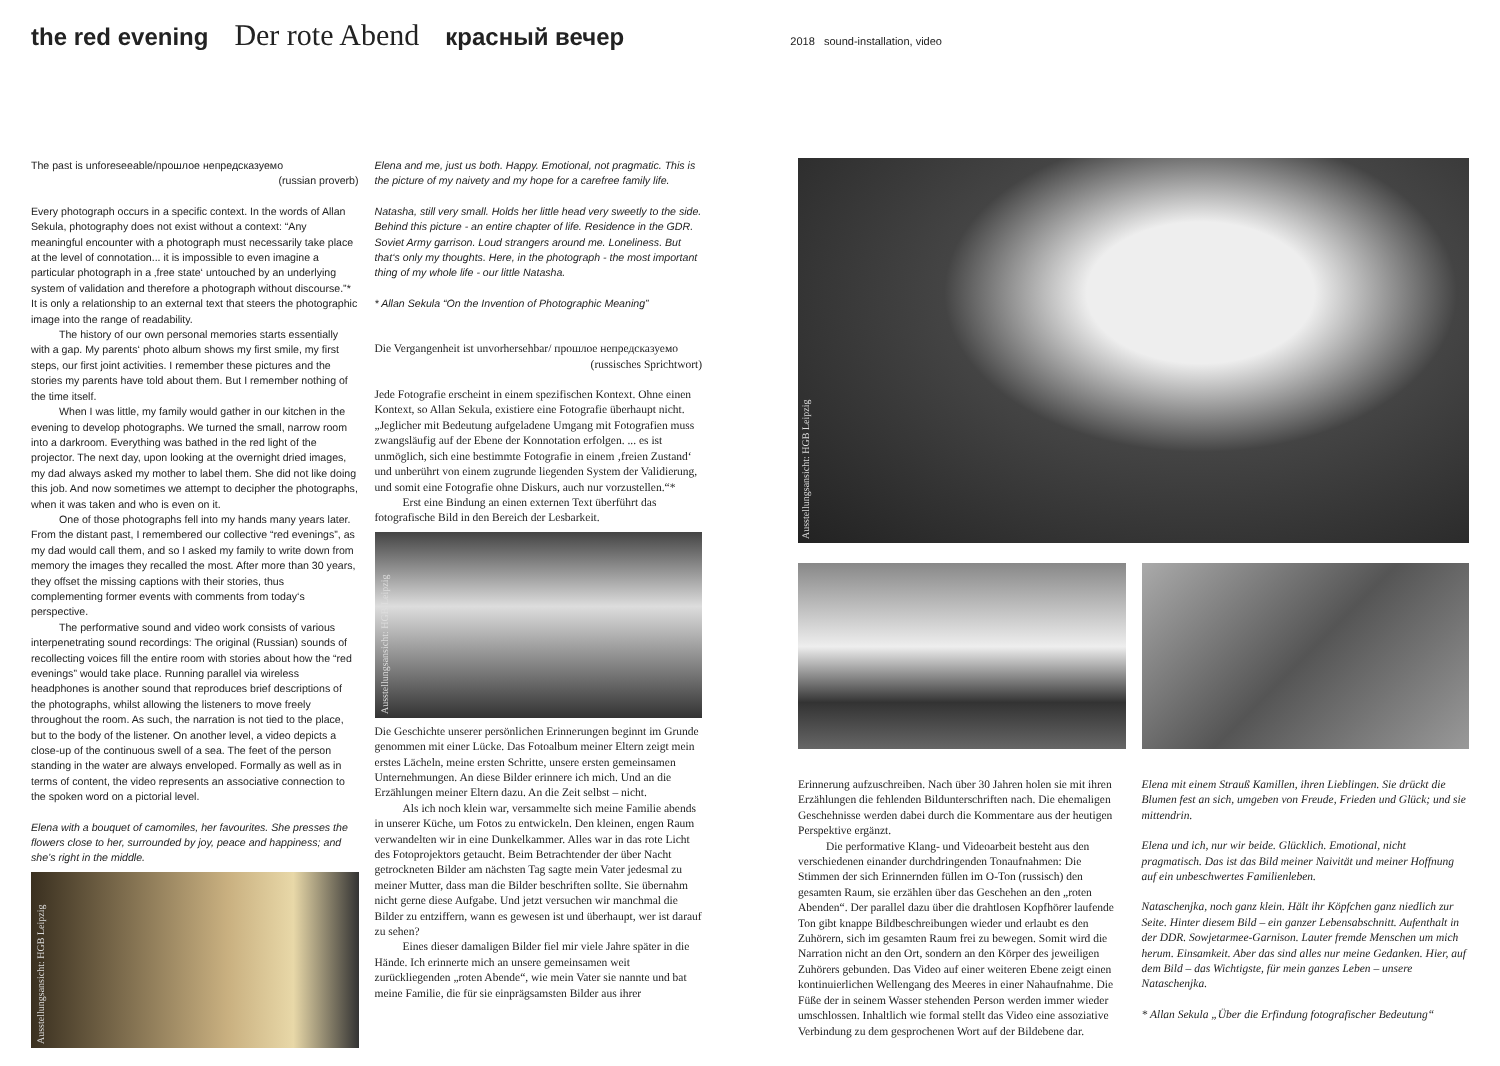the red evening Der rote Abend красный вечер 2018 sound-installation, video
The past is unforeseeable/прошлое непредсказуемо
(russian proverb)
Every photograph occurs in a specific context. In the words of Allan Sekula, photography does not exist without a context: “Any meaningful encounter with a photograph must necessarily take place at the level of connotation... it is impossible to even imagine a particular photograph in a ‚free state‘ untouched by an underlying system of validation and therefore a photograph without discourse.”* It is only a relationship to an external text that steers the photographic image into the range of readability.
The history of our own personal memories starts essentially with a gap. My parents‘ photo album shows my first smile, my first steps, our first joint activities. I remember these pictures and the stories my parents have told about them. But I remember nothing of the time itself.
When I was little, my family would gather in our kitchen in the evening to develop photographs. We turned the small, narrow room into a darkroom. Everything was bathed in the red light of the projector. The next day, upon looking at the overnight dried images, my dad always asked my mother to label them. She did not like doing this job. And now sometimes we attempt to decipher the photographs, when it was taken and who is even on it.
One of those photographs fell into my hands many years later. From the distant past, I remembered our collective “red evenings”, as my dad would call them, and so I asked my family to write down from memory the images they recalled the most. After more than 30 years, they offset the missing captions with their stories, thus complementing former events with comments from today‘s perspective.
The performative sound and video work consists of various interpenetrating sound recordings: The original (Russian) sounds of recollecting voices fill the entire room with stories about how the “red evenings” would take place. Running parallel via wireless headphones is another sound that reproduces brief descriptions of the photographs, whilst allowing the listeners to move freely throughout the room. As such, the narration is not tied to the place, but to the body of the listener. On another level, a video depicts a close-up of the continuous swell of a sea. The feet of the person standing in the water are always enveloped. Formally as well as in terms of content, the video represents an associative connection to the spoken word on a pictorial level.
Elena with a bouquet of camomiles, her favourites. She presses the flowers close to her, surrounded by joy, peace and happiness; and she’s right in the middle.
Ausstellungsansicht: HGB Leipzig
Elena and me, just us both. Happy. Emotional, not pragmatic. This is the picture of my naivety and my hope for a carefree family life.
Natasha, still very small. Holds her little head very sweetly to the side. Behind this picture - an entire chapter of life. Residence in the GDR. Soviet Army garrison. Loud strangers around me. Loneliness. But that‘s only my thoughts. Here, in the photograph - the most important thing of my whole life - our little Natasha.
* Allan Sekula “On the Invention of Photographic Meaning”
Die Vergangenheit ist unvorhersehbar/ прошлое непредсказуемо
(russisches Sprichtwort)
Jede Fotografie erscheint in einem spezifischen Kontext. Ohne einen Kontext, so Allan Sekula, existiere eine Fotografie überhaupt nicht. „Jeglicher mit Bedeutung aufgeladene Umgang mit Fotografien muss zwangsläufig auf der Ebene der Konnotation erfolgen. ... es ist unmöglich, sich eine bestimmte Fotografie in einem ‚freien Zustand‘ und unberührt von einem zugrunde liegenden System der Validierung, und somit eine Fotografie ohne Diskurs, auch nur vorzustellen.“*
Erst eine Bindung an einen externen Text überführt das fotografische Bild in den Bereich der Lesbarkeit.
Ausstellungsansicht: HGB Leipzig
Die Geschichte unserer persönlichen Erinnerungen beginnt im Grunde genommen mit einer Lücke. Das Fotoalbum meiner Eltern zeigt mein erstes Lächeln, meine ersten Schritte, unsere ersten gemeinsamen Unternehmungen. An diese Bilder erinnere ich mich. Und an die Erzählungen meiner Eltern dazu. An die Zeit selbst – nicht.
Als ich noch klein war, versammelte sich meine Familie abends in unserer Küche, um Fotos zu entwickeln. Den kleinen, engen Raum verwandelten wir in eine Dunkelkammer. Alles war in das rote Licht des Fotoprojektors getaucht. Beim Betrachtender der über Nacht getrockneten Bilder am nächsten Tag sagte mein Vater jedesmal zu meiner Mutter, dass man die Bilder beschriften sollte. Sie übernahm nicht gerne diese Aufgabe. Und jetzt versuchen wir manchmal die Bilder zu entziffern, wann es gewesen ist und überhaupt, wer ist darauf zu sehen?
Eines dieser damaligen Bilder fiel mir viele Jahre später in die Hände. Ich erinnerte mich an unsere gemeinsamen weit zurückliegenden „roten Abende“, wie mein Vater sie nannte und bat meine Familie, die für sie einprägsamsten Bilder aus ihrer
Ausstellungsansicht: HGB Leipzig
Erinnerung aufzuschreiben. Nach über 30 Jahren holen sie mit ihren Erzählungen die fehlenden Bildunterschriften nach. Die ehemaligen Geschehnisse werden dabei durch die Kommentare aus der heutigen Perspektive ergänzt.
Die performative Klang- und Videoarbeit besteht aus den verschiedenen einander durchdringenden Tonaufnahmen: Die Stimmen der sich Erinnernden füllen im O-Ton (russisch) den gesamten Raum, sie erzählen über das Geschehen an den „roten Abenden“. Der parallel dazu über die drahtlosen Kopfhörer laufende Ton gibt knappe Bildbeschreibungen wieder und erlaubt es den Zuhörern, sich im gesamten Raum frei zu bewegen. Somit wird die Narration nicht an den Ort, sondern an den Körper des jeweiligen Zuhörers gebunden. Das Video auf einer weiteren Ebene zeigt einen kontinuierlichen Wellengang des Meeres in einer Nahaufnahme. Die Füße der in seinem Wasser stehenden Person werden immer wieder umschlossen. Inhaltlich wie formal stellt das Video eine assoziative Verbindung zu dem gesprochenen Wort auf der Bildebene dar.
Elena mit einem Strauß Kamillen, ihren Lieblingen. Sie drückt die Blumen fest an sich, umgeben von Freude, Frieden und Glück; und sie mittendrin.
Elena und ich, nur wir beide. Glücklich. Emotional, nicht pragmatisch. Das ist das Bild meiner Naivität und meiner Hoffnung auf ein unbeschwertes Familienleben.
Nataschenjka, noch ganz klein. Hält ihr Köpfchen ganz niedlich zur Seite. Hinter diesem Bild – ein ganzer Lebensabschnitt. Aufenthalt in der DDR. Sowjetarmee-Garnison. Lauter fremde Menschen um mich herum. Einsamkeit. Aber das sind alles nur meine Gedanken. Hier, auf dem Bild – das Wichtigste, für mein ganzes Leben – unsere Nataschenjka.
* Allan Sekula „Über die Erfindung fotografischer Bedeutung“